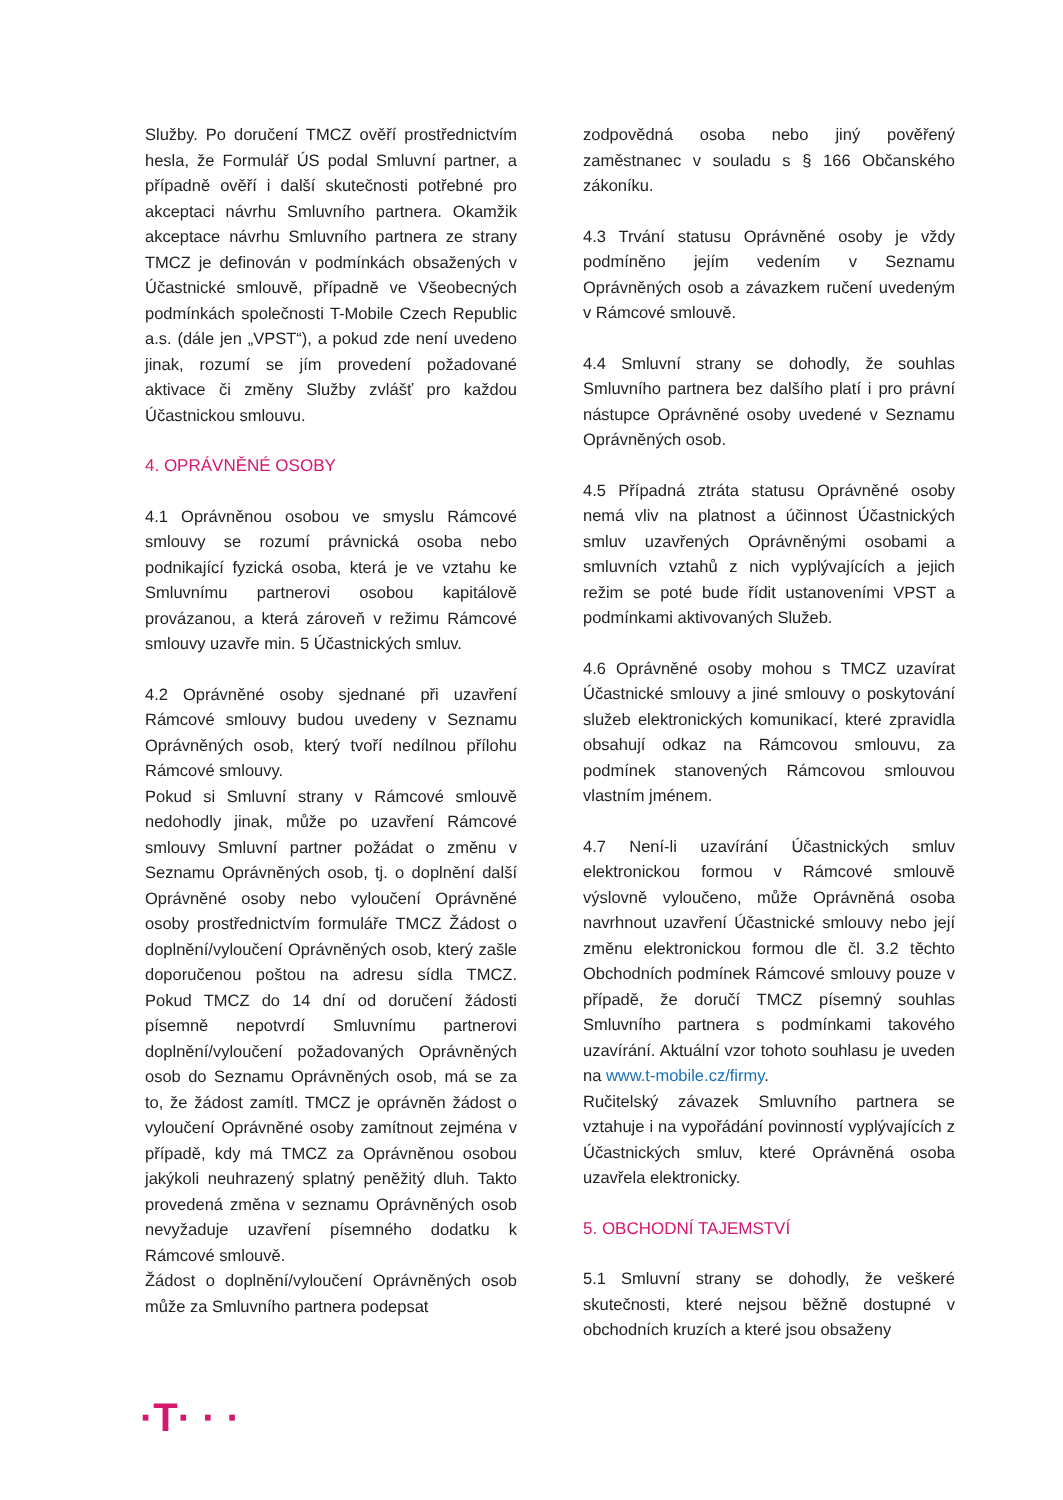Služby. Po doručení TMCZ ověří prostřednictvím hesla, že Formulář ÚS podal Smluvní partner, a případně ověří i další skutečnosti potřebné pro akceptaci návrhu Smluvního partnera. Okamžik akceptace návrhu Smluvního partnera ze strany TMCZ je definován v podmínkách obsažených v Účastnické smlouvě, případně ve Všeobecných podmínkách společnosti T-Mobile Czech Republic a.s. (dále jen „VPST“), a pokud zde není uvedeno jinak, rozumí se jím provedení požadované aktivace či změny Služby zvlášť pro každou Účastnickou smlouvu.
4. OPRÁVNĚNÉ OSOBY
4.1 Oprávněnou osobou ve smyslu Rámcové smlouvy se rozumí právnická osoba nebo podnikající fyzická osoba, která je ve vztahu ke Smluvnímu partnerovi osobou kapitálově provázanou, a která zároveň v režimu Rámcové smlouvy uzavře min. 5 Účastnických smluv.
4.2 Oprávněné osoby sjednané při uzavření Rámcové smlouvy budou uvedeny v Seznamu Oprávněných osob, který tvoří nedílnou přílohu Rámcové smlouvy.
Pokud si Smluvní strany v Rámcové smlouvě nedohodly jinak, může po uzavření Rámcové smlouvy Smluvní partner požádat o změnu v Seznamu Oprávněných osob, tj. o doplnění další Oprávněné osoby nebo vyloučení Oprávněné osoby prostřednictvím formuláře TMCZ Žádost o doplnění/vyloučení Oprávněných osob, který zašle doporučenou poštou na adresu sídla TMCZ. Pokud TMCZ do 14 dní od doručení žádosti písemně nepotvrdí Smluvnímu partnerovi doplnění/vyloučení požadovaných Oprávněných osob do Seznamu Oprávněných osob, má se za to, že žádost zamítl. TMCZ je oprávněn žádost o vyloučení Oprávněné osoby zamítnout zejména v případě, kdy má TMCZ za Oprávněnou osobou jakýkoli neuhrazený splatný peněžitý dluh. Takto provedená změna v seznamu Oprávněných osob nevyžaduje uzavření písemného dodatku k Rámcové smlouvě.
Žádost o doplnění/vyloučení Oprávněných osob může za Smluvního partnera podepsat
zodpovědná osoba nebo jiný pověřený zaměstnanec v souladu s § 166 Občanského zákoníku.
4.3 Trvání statusu Oprávněné osoby je vždy podmíněno jejím vedením v Seznamu Oprávněných osob a závazkem ručení uvedeným v Rámcové smlouvě.
4.4 Smluvní strany se dohodly, že souhlas Smluvního partnera bez dalšího platí i pro právní nástupce Oprávněné osoby uvedené v Seznamu Oprávněných osob.
4.5 Případná ztráta statusu Oprávněné osoby nemá vliv na platnost a účinnost Účastnických smluv uzavřených Oprávněnými osobami a smluvních vztahů z nich vyplývajících a jejich režim se poté bude řídit ustanoveními VPST a podmínkami aktivovaných Služeb.
4.6 Oprávněné osoby mohou s TMCZ uzavírat Účastnické smlouvy a jiné smlouvy o poskytování služeb elektronických komunikací, které zpravidla obsahují odkaz na Rámcovou smlouvu, za podmínek stanovených Rámcovou smlouvou vlastním jménem.
4.7 Není-li uzavírání Účastnických smluv elektronickou formou v Rámcové smlouvě výslovně vyloučeno, může Oprávněná osoba navrhnout uzavření Účastnické smlouvy nebo její změnu elektronickou formou dle čl. 3.2 těchto Obchodních podmínek Rámcové smlouvy pouze v případě, že doručí TMCZ písemný souhlas Smluvního partnera s podmínkami takového uzavírání. Aktuální vzor tohoto souhlasu je uveden na www.t-mobile.cz/firmy.
Ručitelský závazek Smluvního partnera se vztahuje i na vypořádání povinností vyplývajících z Účastnických smluv, které Oprávněná osoba uzavřela elektronicky.
5. OBCHODNÍ TAJEMSTVÍ
5.1 Smluvní strany se dohodly, že veškeré skutečnosti, které nejsou běžně dostupné v obchodních kruzích a které jsou obsaženy
·T· · ·